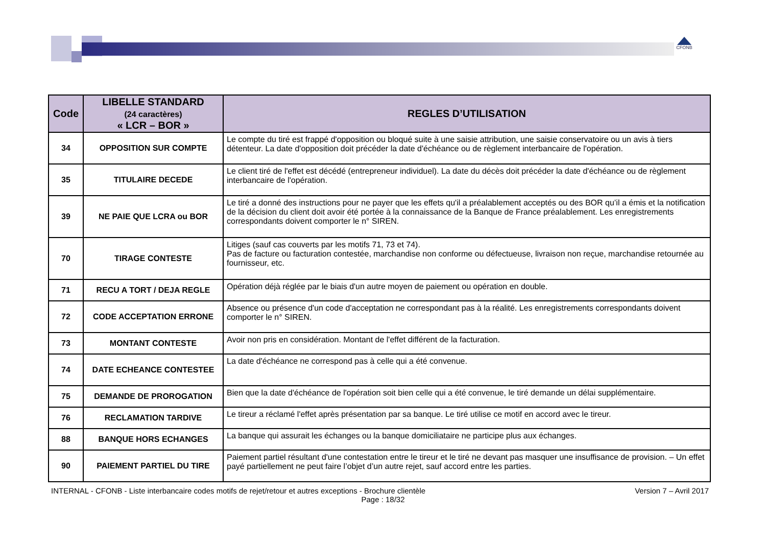CFONB
| Code | LIBELLE STANDARD (24 caractères) « LCR – BOR » | REGLES D’UTILISATION |
| --- | --- | --- |
| 34 | OPPOSITION SUR COMPTE | Le compte du tiré est frappé d'opposition ou bloqué suite à une saisie attribution, une saisie conservatoire ou un avis à tiers détenteur. La date d'opposition doit précéder la date d'échéance ou de règlement interbancaire de l'opération. |
| 35 | TITULAIRE DECEDE | Le client tiré de l'effet est décédé (entrepreneur individuel). La date du décès doit précéder la date d'échéance ou de règlement interbancaire de l'opération. |
| 39 | NE PAIE QUE LCRA ou BOR | Le tiré a donné des instructions pour ne payer que les effets qu'il a préalablement acceptés ou des BOR qu’il a émis et la notification de la décision du client doit avoir été portée à la connaissance de la Banque de France préalablement. Les enregistrements correspondants doivent comporter le n° SIREN. |
| 70 | TIRAGE CONTESTE | Litiges (sauf cas couverts par les motifs 71, 73 et 74). Pas de facture ou facturation contestée, marchandise non conforme ou défectueuse, livraison non reçue, marchandise retournée au fournisseur, etc. |
| 71 | RECU A TORT / DEJA REGLE | Opération déjà réglée par le biais d'un autre moyen de paiement ou opération en double. |
| 72 | CODE ACCEPTATION ERRONE | Absence ou présence d'un code d'acceptation ne correspondant pas à la réalité. Les enregistrements correspondants doivent comporter le n° SIREN. |
| 73 | MONTANT CONTESTE | Avoir non pris en considération. Montant de l'effet différent de la facturation. |
| 74 | DATE ECHEANCE CONTESTEE | La date d'échéance ne correspond pas à celle qui a été convenue. |
| 75 | DEMANDE DE PROROGATION | Bien que la date d'échéance de l'opération soit bien celle qui a été convenue, le tiré demande un délai supplémentaire. |
| 76 | RECLAMATION TARDIVE | Le tireur a réclamé l'effet après présentation par sa banque. Le tiré utilise ce motif en accord avec le tireur. |
| 88 | BANQUE HORS ECHANGES | La banque qui assurait les échanges ou la banque domiciliataire ne participe plus aux échanges. |
| 90 | PAIEMENT PARTIEL DU TIRE | Paiement partiel résultant d'une contestation entre le tireur et le tiré ne devant pas masquer une insuffisance de provision. – Un effet payé partiellement ne peut faire l’objet d’un autre rejet, sauf accord entre les parties. |
INTERNAL - CFONB - Liste interbancaire codes motifs de rejet/retour et autres exceptions - Brochure clientèle Version 7 – Avril 2017
Page : 18/32